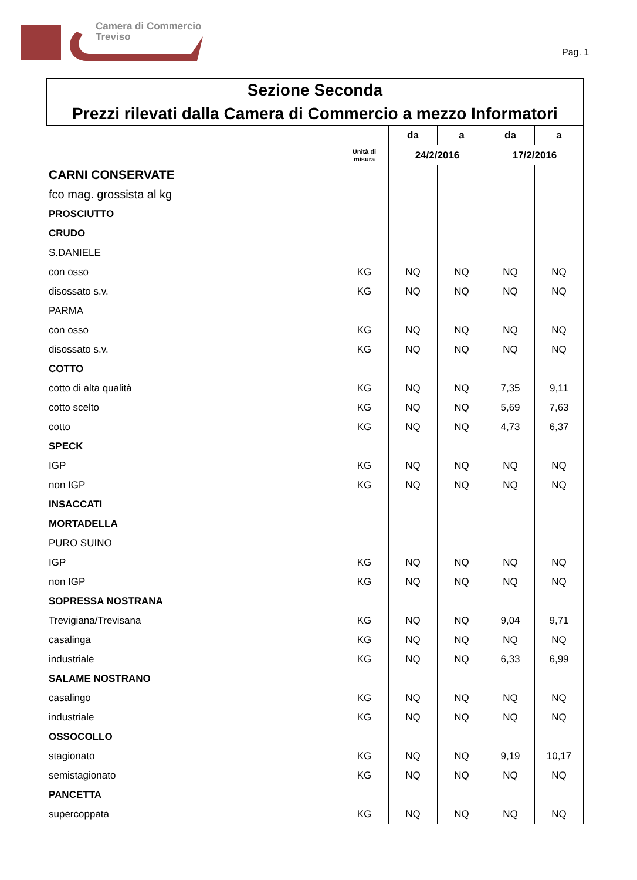Camera di Commercio
Treviso
Pag. 1
Sezione Seconda
Prezzi rilevati dalla Camera di Commercio a mezzo Informatori
| | | da | a | da | a |
| | Unità di misura | 24/2/2016 | | 17/2/2016 | |
| CARNI CONSERVATE | | | | | |
| fco mag. grossista al kg | | | | | |
| PROSCIUTTO | | | | | |
| CRUDO | | | | | |
| S.DANIELE | | | | | |
| con osso | KG | NQ | NQ | NQ | NQ |
| disossato s.v. | KG | NQ | NQ | NQ | NQ |
| PARMA | | | | | |
| con osso | KG | NQ | NQ | NQ | NQ |
| disossato s.v. | KG | NQ | NQ | NQ | NQ |
| COTTO | | | | | |
| cotto di alta qualità | KG | NQ | NQ | 7,35 | 9,11 |
| cotto scelto | KG | NQ | NQ | 5,69 | 7,63 |
| cotto | KG | NQ | NQ | 4,73 | 6,37 |
| SPECK | | | | | |
| IGP | KG | NQ | NQ | NQ | NQ |
| non IGP | KG | NQ | NQ | NQ | NQ |
| INSACCATI | | | | | |
| MORTADELLA | | | | | |
| PURO SUINO | | | | | |
| IGP | KG | NQ | NQ | NQ | NQ |
| non IGP | KG | NQ | NQ | NQ | NQ |
| SOPRESSA NOSTRANA | | | | | |
| Trevigiana/Trevisana | KG | NQ | NQ | 9,04 | 9,71 |
| casalinga | KG | NQ | NQ | NQ | NQ |
| industriale | KG | NQ | NQ | 6,33 | 6,99 |
| SALAME NOSTRANO | | | | | |
| casalingo | KG | NQ | NQ | NQ | NQ |
| industriale | KG | NQ | NQ | NQ | NQ |
| OSSOCOLLO | | | | | |
| stagionato | KG | NQ | NQ | 9,19 | 10,17 |
| semistagionato | KG | NQ | NQ | NQ | NQ |
| PANCETTA | | | | | |
| supercoppata | KG | NQ | NQ | NQ | NQ |